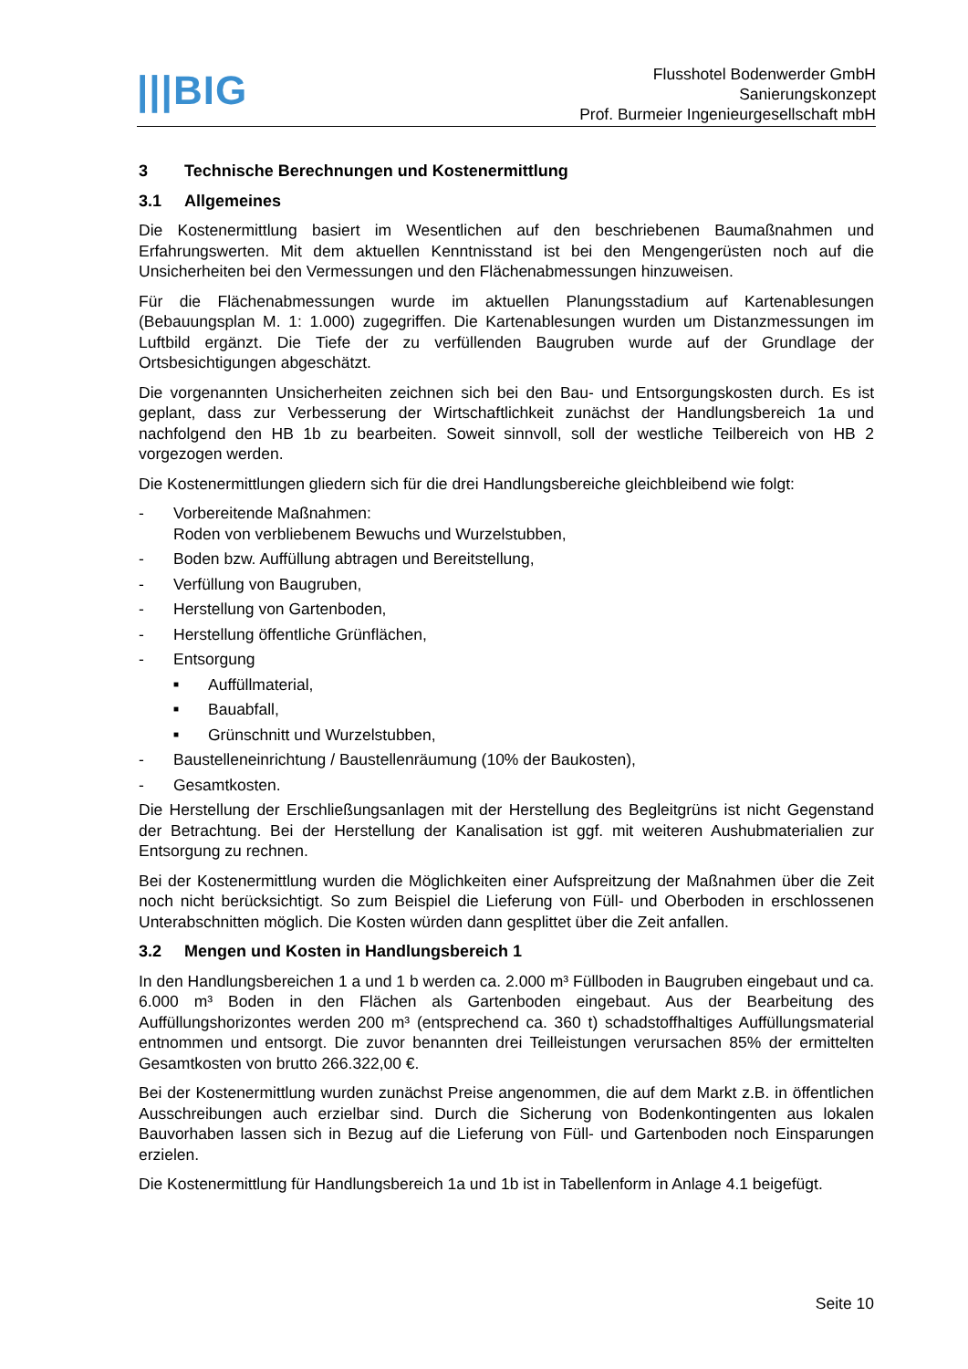|||BIG
Flusshotel Bodenwerder GmbH
Sanierungskonzept
Prof. Burmeier Ingenieurgesellschaft mbH
3 Technische Berechnungen und Kostenermittlung
3.1 Allgemeines
Die Kostenermittlung basiert im Wesentlichen auf den beschriebenen Baumaßnahmen und Erfahrungswerten. Mit dem aktuellen Kenntnisstand ist bei den Mengengerüsten noch auf die Unsicherheiten bei den Vermessungen und den Flächenabmessungen hinzuweisen.
Für die Flächenabmessungen wurde im aktuellen Planungsstadium auf Kartenablesungen (Bebauungsplan M. 1: 1.000) zugegriffen. Die Kartenablesungen wurden um Distanzmessungen im Luftbild ergänzt. Die Tiefe der zu verfüllenden Baugruben wurde auf der Grundlage der Ortsbesichtigungen abgeschätzt.
Die vorgenannten Unsicherheiten zeichnen sich bei den Bau- und Entsorgungskosten durch. Es ist geplant, dass zur Verbesserung der Wirtschaftlichkeit zunächst der Handlungsbereich 1a und nachfolgend den HB 1b zu bearbeiten. Soweit sinnvoll, soll der westliche Teilbereich von HB 2 vorgezogen werden.
Die Kostenermittlungen gliedern sich für die drei Handlungsbereiche gleichbleibend wie folgt:
- Vorbereitende Maßnahmen:
Roden von verbliebenem Bewuchs und Wurzelstubben,
- Boden bzw. Auffüllung abtragen und Bereitstellung,
- Verfüllung von Baugruben,
- Herstellung von Gartenboden,
- Herstellung öffentliche Grünflächen,
- Entsorgung
■ Auffüllmaterial,
■ Bauabfall,
■ Grünschnitt und Wurzelstubben,
- Baustelleneinrichtung / Baustellenräumung (10% der Baukosten),
- Gesamtkosten.
Die Herstellung der Erschließungsanlagen mit der Herstellung des Begleitgrüns ist nicht Gegenstand der Betrachtung. Bei der Herstellung der Kanalisation ist ggf. mit weiteren Aushubmaterialien zur Entsorgung zu rechnen.
Bei der Kostenermittlung wurden die Möglichkeiten einer Aufspreitzung der Maßnahmen über die Zeit noch nicht berücksichtigt. So zum Beispiel die Lieferung von Füll- und Oberboden in erschlossenen Unterabschnitten möglich. Die Kosten würden dann gesplittet über die Zeit anfallen.
3.2 Mengen und Kosten in Handlungsbereich 1
In den Handlungsbereichen 1 a und 1 b werden ca. 2.000 m³ Füllboden in Baugruben eingebaut und ca. 6.000 m³ Boden in den Flächen als Gartenboden eingebaut. Aus der Bearbeitung des Auffüllungshorizontes werden 200 m³ (entsprechend ca. 360 t) schadstoffhaltiges Auffüllungsmaterial entnommen und entsorgt. Die zuvor benannten drei Teilleistungen verursachen 85% der ermittelten Gesamtkosten von brutto 266.322,00 €.
Bei der Kostenermittlung wurden zunächst Preise angenommen, die auf dem Markt z.B. in öffentlichen Ausschreibungen auch erzielbar sind. Durch die Sicherung von Bodenkontingenten aus lokalen Bauvorhaben lassen sich in Bezug auf die Lieferung von Füll- und Gartenboden noch Einsparungen erzielen.
Die Kostenermittlung für Handlungsbereich 1a und 1b ist in Tabellenform in Anlage 4.1 beigefügt.
Seite 10